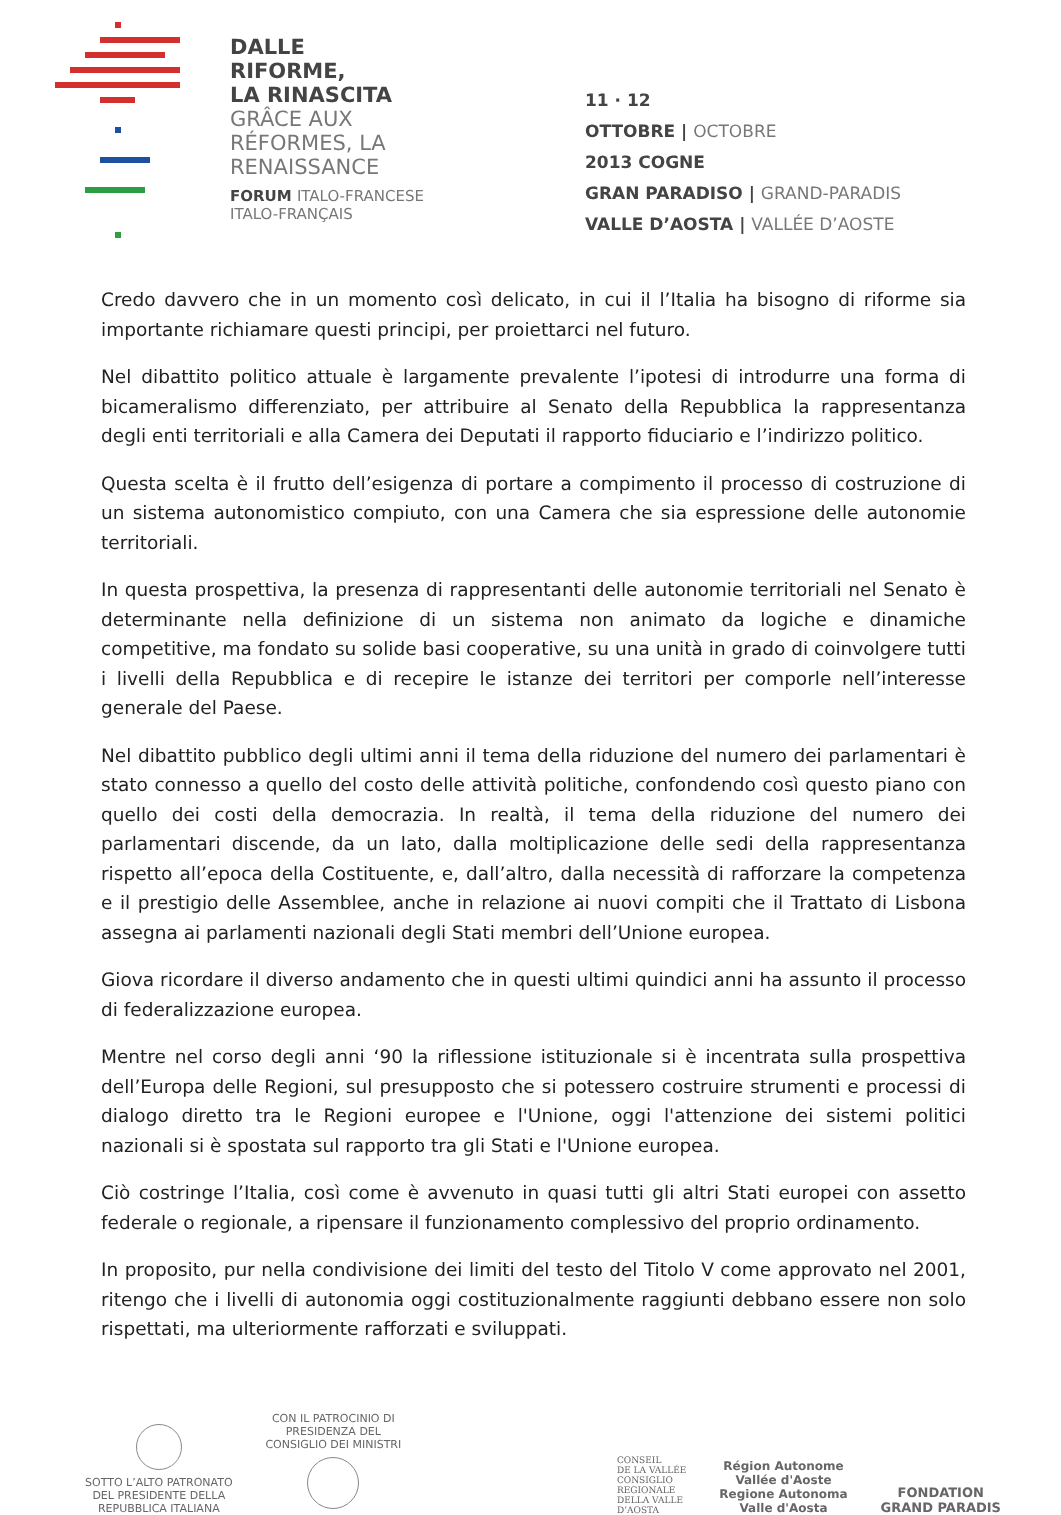DALLE
RIFORME,
LA RINASCITA
GRÂCE AUX
RÉFORMES, LA
RENAISSANCE
FORUM ITALO-FRANCESE
ITALO-FRANÇAIS
11 · 12
OTTOBRE | OCTOBRE
2013 COGNE
GRAN PARADISO | GRAND-PARADIS
VALLE D’AOSTA | VALLÉE D’AOSTE
Credo davvero che in un momento così delicato, in cui il l’Italia ha bisogno di riforme sia importante richiamare questi principi, per proiettarci nel futuro.
Nel dibattito politico attuale è largamente prevalente l’ipotesi di introdurre una forma di bicameralismo differenziato, per attribuire al Senato della Repubblica la rappresentanza degli enti territoriali e alla Camera dei Deputati il rapporto fiduciario e l’indirizzo politico.
Questa scelta è il frutto dell’esigenza di portare a compimento il processo di costruzione di un sistema autonomistico compiuto, con una Camera che sia espressione delle autonomie territoriali.
In questa prospettiva, la presenza di rappresentanti delle autonomie territoriali nel Senato è determinante nella definizione di un sistema non animato da logiche e dinamiche competitive, ma fondato su solide basi cooperative, su una unità in grado di coinvolgere tutti i livelli della Repubblica e di recepire le istanze dei territori per comporle nell’interesse generale del Paese.
Nel dibattito pubblico degli ultimi anni il tema della riduzione del numero dei parlamentari è stato connesso a quello del costo delle attività politiche, confondendo così questo piano con quello dei costi della democrazia. In realtà, il tema della riduzione del numero dei parlamentari discende, da un lato, dalla moltiplicazione delle sedi della rappresentanza rispetto all’epoca della Costituente, e, dall’altro, dalla necessità di rafforzare la competenza e il prestigio delle Assemblee, anche in relazione ai nuovi compiti che il Trattato di Lisbona assegna ai parlamenti nazionali degli Stati membri dell’Unione europea.
Giova ricordare il diverso andamento che in questi ultimi quindici anni ha assunto il processo di federalizzazione europea.
Mentre nel corso degli anni ‘90 la riflessione istituzionale si è incentrata sulla prospettiva dell’Europa delle Regioni, sul presupposto che si potessero costruire strumenti e processi di dialogo diretto tra le Regioni europee e l'Unione, oggi l'attenzione dei sistemi politici nazionali si è spostata sul rapporto tra gli Stati e l'Unione europea.
Ciò costringe l’Italia, così come è avvenuto in quasi tutti gli altri Stati europei con assetto federale o regionale, a ripensare il funzionamento complessivo del proprio ordinamento.
In proposito, pur nella condivisione dei limiti del testo del Titolo V come approvato nel 2001, ritengo che i livelli di autonomia oggi costituzionalmente raggiunti debbano essere non solo rispettati, ma ulteriormente rafforzati e sviluppati.
SOTTO L’ALTO PATRONATO
DEL PRESIDENTE DELLA
REPUBBLICA ITALIANA
CON IL PATROCINIO DI
PRESIDENZA DEL
CONSIGLIO DEI MINISTRI
CONSEIL
DE LA VALLÉE
CONSIGLIO
REGIONALE
DELLA VALLE
D’AOSTA
Région Autonome
Vallée d'Aoste
Regione Autonoma
Valle d'Aosta
FONDATION
GRAND PARADIS